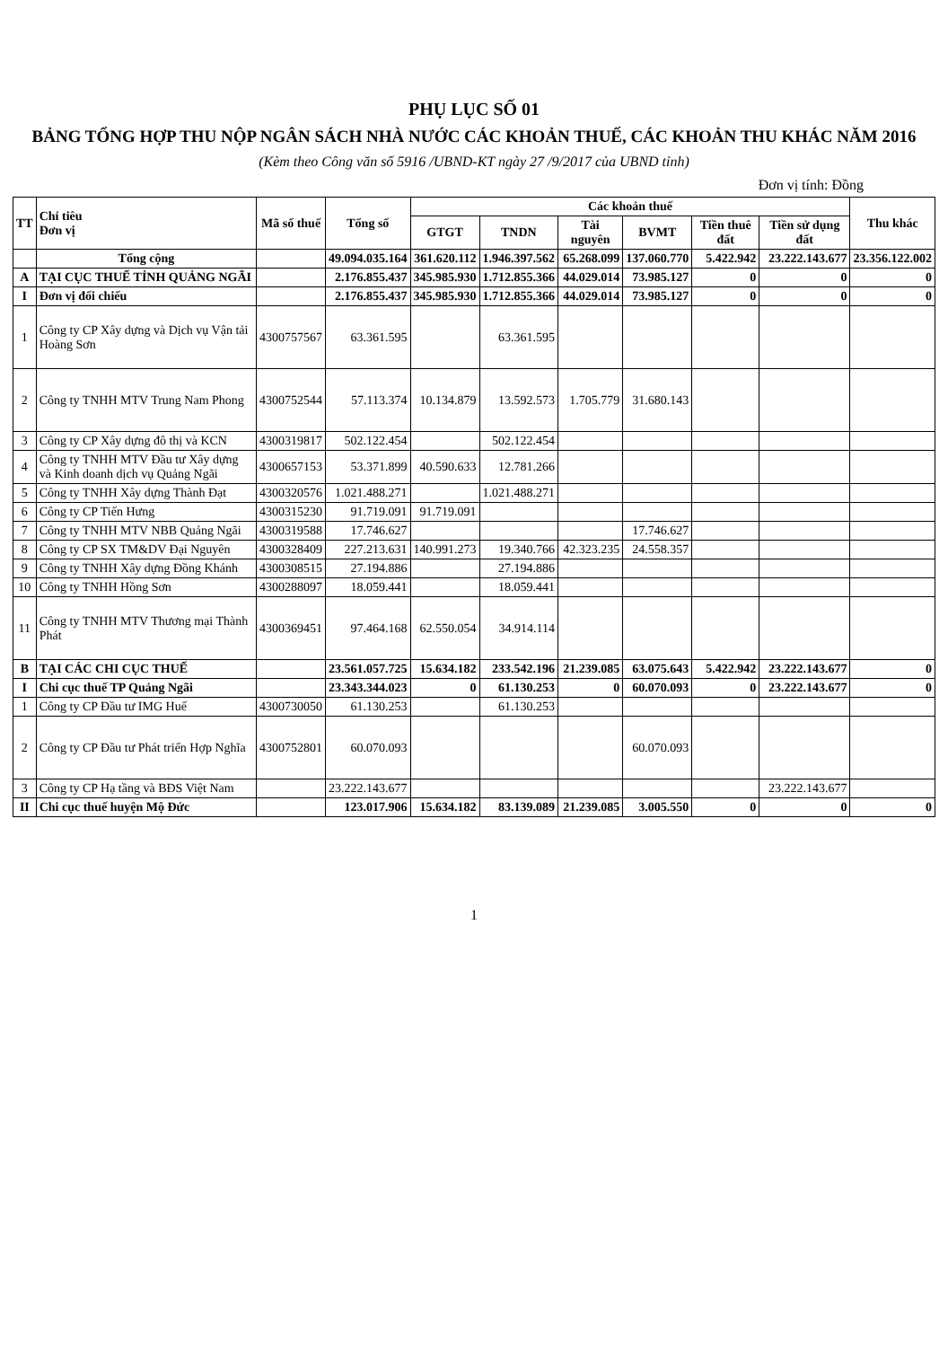PHỤ LỤC SỐ 01
BẢNG TỔNG HỢP THU NỘP NGÂN SÁCH NHÀ NƯỚC CÁC KHOẢN THUẾ, CÁC KHOẢN THU KHÁC NĂM 2016
(Kèm theo Công văn số 5916 /UBND-KT ngày 27 /9/2017 của UBND tỉnh)
Đơn vị tính: Đồng
| TT | Chỉ tiêu Đơn vị | Mã số thuế | Tổng số | Các khoản thuế | | | | | | Thu khác |
| --- | --- | --- | --- | --- | --- | --- | --- | --- | --- | --- |
| | | | | GTGT | TNDN | Tài nguyên | BVMT | Tiền thuê đất | Tiền sử dụng đất | |
| | Tổng cộng | | 49.094.035.164 | 361.620.112 | 1.946.397.562 | 65.268.099 | 137.060.770 | 5.422.942 | 23.222.143.677 | 23.356.122.002 |
| A | TẠI CỤC THUẾ TỈNH QUẢNG NGÃI | | 2.176.855.437 | 345.985.930 | 1.712.855.366 | 44.029.014 | 73.985.127 | 0 | 0 | 0 |
| I | Đơn vị đối chiếu | | 2.176.855.437 | 345.985.930 | 1.712.855.366 | 44.029.014 | 73.985.127 | 0 | 0 | 0 |
| 1 | Công ty CP Xây dựng và Dịch vụ Vận tải Hoàng Sơn | 4300757567 | 63.361.595 | | 63.361.595 | | | | | |
| 2 | Công ty TNHH MTV Trung Nam Phong | 4300752544 | 57.113.374 | 10.134.879 | 13.592.573 | 1.705.779 | 31.680.143 | | | |
| 3 | Công ty CP Xây dựng đô thị và KCN | 4300319817 | 502.122.454 | | 502.122.454 | | | | | |
| 4 | Công ty TNHH MTV Đầu tư Xây dựng và Kinh doanh dịch vụ Quảng Ngãi | 4300657153 | 53.371.899 | 40.590.633 | 12.781.266 | | | | | |
| 5 | Công ty TNHH Xây dựng Thành Đạt | 4300320576 | 1.021.488.271 | | 1.021.488.271 | | | | | |
| 6 | Công ty CP Tiến Hưng | 4300315230 | 91.719.091 | 91.719.091 | | | | | | |
| 7 | Công ty TNHH MTV NBB Quảng Ngãi | 4300319588 | 17.746.627 | | | | 17.746.627 | | | |
| 8 | Công ty CP SX TM&DV Đại Nguyên | 4300328409 | 227.213.631 | 140.991.273 | 19.340.766 | 42.323.235 | 24.558.357 | | | |
| 9 | Công ty TNHH Xây dựng Đồng Khánh | 4300308515 | 27.194.886 | | 27.194.886 | | | | | |
| 10 | Công ty TNHH Hồng Sơn | 4300288097 | 18.059.441 | | 18.059.441 | | | | | |
| 11 | Công ty TNHH MTV Thương mại Thành Phát | 4300369451 | 97.464.168 | 62.550.054 | 34.914.114 | | | | | |
| B | TẠI CÁC CHI CỤC THUẾ | | 23.561.057.725 | 15.634.182 | 233.542.196 | 21.239.085 | 63.075.643 | 5.422.942 | 23.222.143.677 | 0 |
| I | Chi cục thuế TP Quảng Ngãi | | 23.343.344.023 | 0 | 61.130.253 | 0 | 60.070.093 | 0 | 23.222.143.677 | 0 |
| 1 | Công ty CP Đầu tư IMG Huế | 4300730050 | 61.130.253 | | 61.130.253 | | | | | |
| 2 | Công ty CP Đầu tư Phát triển Hợp Nghĩa | 4300752801 | 60.070.093 | | | | 60.070.093 | | | |
| 3 | Công ty CP Hạ tầng và BĐS Việt Nam | | 23.222.143.677 | | | | | | 23.222.143.677 | |
| II | Chi cục thuế huyện Mộ Đức | | 123.017.906 | 15.634.182 | 83.139.089 | 21.239.085 | 3.005.550 | 0 | 0 | 0 |
1